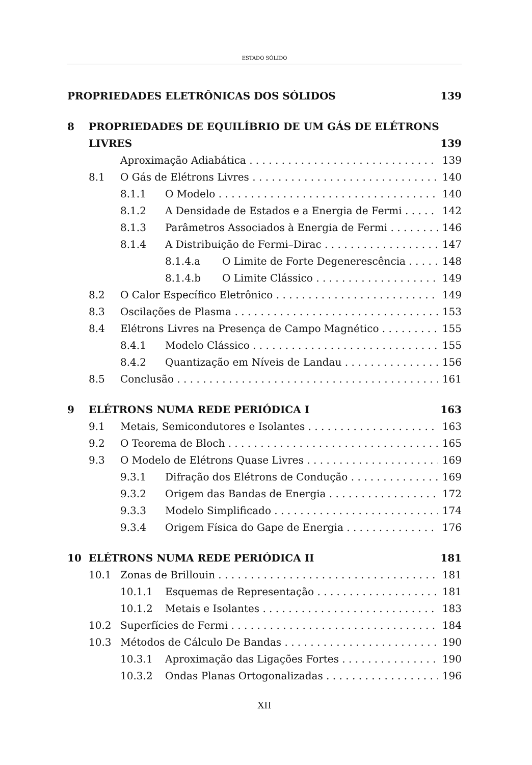ESTADO SÓLIDO
PROPRIEDADES ELETRÔNICAS DOS SÓLIDOS 139
8 PROPRIEDADES DE EQUILÍBRIO DE UM GÁS DE ELÉTRONS
LIVRES 139
Aproximação Adiabática 139
8.1 O Gás de Elétrons Livres 140
8.1.1 O Modelo 140
8.1.2 A Densidade de Estados e a Energia de Fermi 142
8.1.3 Parâmetros Associados à Energia de Fermi 146
8.1.4 A Distribuição de Fermi–Dirac 147
8.1.4.a O Limite de Forte Degenerescência 148
8.1.4.b O Limite Clássico 149
8.2 O Calor Específico Eletrônico 149
8.3 Oscilações de Plasma 153
8.4 Elétrons Livres na Presença de Campo Magnético 155
8.4.1 Modelo Clássico 155
8.4.2 Quantização em Níveis de Landau 156
8.5 Conclusão 161
9 ELÉTRONS NUMA REDE PERIÓDICA I 163
9.1 Metais, Semicondutores e Isolantes 163
9.2 O Teorema de Bloch 165
9.3 O Modelo de Elétrons Quase Livres 169
9.3.1 Difração dos Elétrons de Condução 169
9.3.2 Origem das Bandas de Energia 172
9.3.3 Modelo Simplificado 174
9.3.4 Origem Física do Gape de Energia 176
10 ELÉTRONS NUMA REDE PERIÓDICA II 181
10.1 Zonas de Brillouin 181
10.1.1 Esquemas de Representação 181
10.1.2 Metais e Isolantes 183
10.2 Superfícies de Fermi 184
10.3 Métodos de Cálculo De Bandas 190
10.3.1 Aproximação das Ligações Fortes 190
10.3.2 Ondas Planas Ortogonalizadas 196
XII